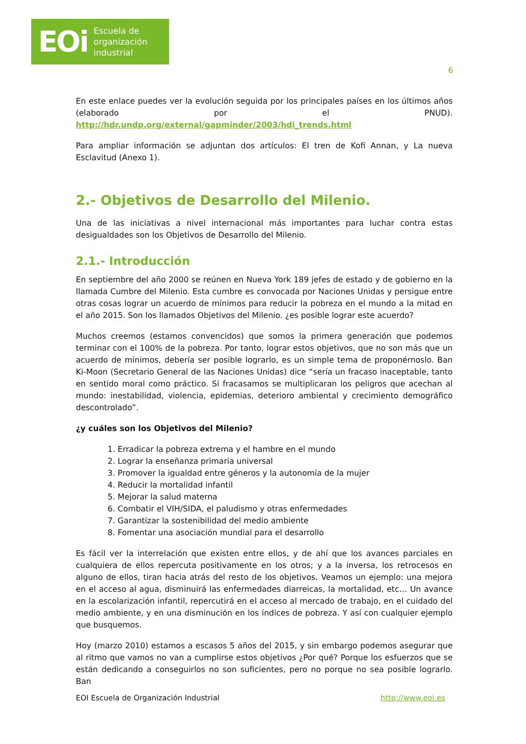EOi Escuela de
organización
industrial
6
En este enlace puedes ver la evolución seguida por los principales países en los últimos años (elaborado por el PNUD). http://hdr.undp.org/external/gapminder/2003/hdi_trends.html
Para ampliar información se adjuntan dos artículos: El tren de Kofi Annan, y La nueva Esclavitud (Anexo 1).
2.- Objetivos de Desarrollo del Milenio.
Una de las iniciativas a nivel internacional más importantes para luchar contra estas desigualdades son los Objetivos de Desarrollo del Milenio.
2.1.- Introducción
En septiembre del año 2000 se reúnen en Nueva York 189 jefes de estado y de gobierno en la llamada Cumbre del Milenio. Esta cumbre es convocada por Naciones Unidas y persigue entre otras cosas lograr un acuerdo de mínimos para reducir la pobreza en el mundo a la mitad en el año 2015. Son los llamados Objetivos del Milenio. ¿es posible lograr este acuerdo?
Muchos creemos (estamos convencidos) que somos la primera generación que podemos terminar con el 100% de la pobreza. Por tanto, lograr estos objetivos, que no son más que un acuerdo de mínimos, debería ser posible lograrlo, es un simple tema de proponérnoslo. Ban Ki-Moon (Secretario General de las Naciones Unidas) dice “sería un fracaso inaceptable, tanto en sentido moral como práctico. Si fracasamos se multiplicaran los peligros que acechan al mundo: inestabilidad, violencia, epidemias, deterioro ambiental y crecimiento demográfico descontrolado”.
¿y cuáles son los Objetivos del Milenio?
1. Erradicar la pobreza extrema y el hambre en el mundo
2. Lograr la enseñanza primaria universal
3. Promover la igualdad entre géneros y la autonomía de la mujer
4. Reducir la mortalidad infantil
5. Mejorar la salud materna
6. Combatir el VIH/SIDA, el paludismo y otras enfermedades
7. Garantizar la sostenibilidad del medio ambiente
8. Fomentar una asociación mundial para el desarrollo
Es fácil ver la interrelación que existen entre ellos, y de ahí que los avances parciales en cualquiera de ellos repercuta positivamente en los otros; y a la inversa, los retrocesos en alguno de ellos, tiran hacia atrás del resto de los objetivos. Veamos un ejemplo: una mejora en el acceso al agua, disminuirá las enfermedades diarreicas, la mortalidad, etc… Un avance en la escolarización infantil, repercutirá en el acceso al mercado de trabajo, en el cuidado del medio ambiente, y en una disminución en los índices de pobreza. Y así con cualquier ejemplo que busquemos.
Hoy (marzo 2010) estamos a escasos 5 años del 2015, y sin embargo podemos asegurar que al ritmo que vamos no van a cumplirse estos objetivos ¿Por qué? Porque los esfuerzos que se están dedicando a conseguirlos no son suficientes, pero no porque no sea posible lograrlo. Ban
EOI Escuela de Organización Industrial http://www.eoi.es